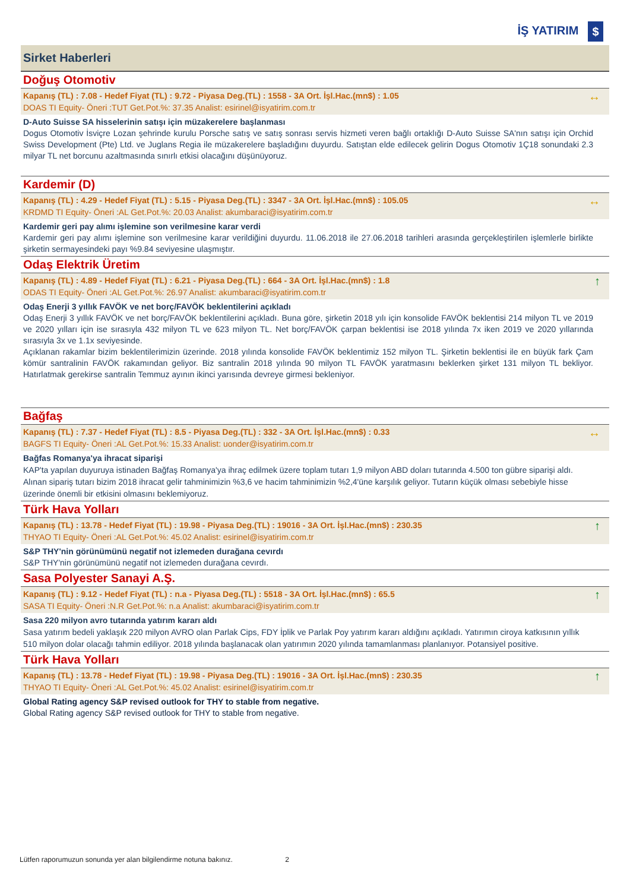İŞ YATIRIM $
Sirket Haberleri
Doğuş Otomotiv
Kapanış (TL) : 7.08 - Hedef Fiyat (TL) : 9.72 - Piyasa Deg.(TL) : 1558 - 3A Ort. İşl.Hac.(mn$) : 1.05
DOAS TI Equity- Öneri :TUT Get.Pot.%: 37.35 Analist: esirinel@isyatirim.com.tr
↔
D-Auto Suisse SA hisselerinin satışı için müzakerelere başlanması
Dogus Otomotiv İsviçre Lozan şehrinde kurulu Porsche satış ve satış sonrası servis hizmeti veren bağlı ortaklığı D-Auto Suisse SA'nın satışı için Orchid Swiss Development (Pte) Ltd. ve Juglans Regia ile müzakerelere başladığını duyurdu. Satıştan elde edilecek gelirin Dogus Otomotiv 1Ç18 sonundaki 2.3 milyar TL net borcunu azaltmasında sınırlı etkisi olacağını düşünüyoruz.
Kardemir (D)
Kapanış (TL) : 4.29 - Hedef Fiyat (TL) : 5.15 - Piyasa Deg.(TL) : 3347 - 3A Ort. İşl.Hac.(mn$) : 105.05
KRDMD TI Equity- Öneri :AL Get.Pot.%: 20.03 Analist: akumbaraci@isyatirim.com.tr
↔
Kardemir geri pay alımı işlemine son verilmesine karar verdi
Kardemir geri pay alımı işlemine son verilmesine karar verildiğini duyurdu. 11.06.2018 ile 27.06.2018 tarihleri arasında gerçekleştirilen işlemlerle birlikte şirketin sermayesindeki payı %9.84 seviyesine ulaşmıştır.
Odaş Elektrik Üretim
Kapanış (TL) : 4.89 - Hedef Fiyat (TL) : 6.21 - Piyasa Deg.(TL) : 664 - 3A Ort. İşl.Hac.(mn$) : 1.8
ODAS TI Equity- Öneri :AL Get.Pot.%: 26.97 Analist: akumbaraci@isyatirim.com.tr
↑
Odaş Enerji 3 yıllık FAVÖK ve net borç/FAVÖK beklentilerini açıkladı
Odaş Enerji 3 yıllık FAVÖK ve net borç/FAVÖK beklentilerini açıkladı. Buna göre, şirketin 2018 yılı için konsolide FAVÖK beklentisi 214 milyon TL ve 2019 ve 2020 yılları için ise sırasıyla 432 milyon TL ve 623 milyon TL. Net borç/FAVÖK çarpan beklentisi ise 2018 yılında 7x iken 2019 ve 2020 yıllarında sırasıyla 3x ve 1.1x seviyesinde.
Açıklanan rakamlar bizim beklentilerimizin üzerinde. 2018 yılında konsolide FAVÖK beklentimiz 152 milyon TL. Şirketin beklentisi ile en büyük fark Çam kömür santralinin FAVÖK rakamından geliyor. Biz santralin 2018 yılında 90 milyon TL FAVÖK yaratmasını beklerken şirket 131 milyon TL bekliyor. Hatırlatmak gerekirse santralin Temmuz ayının ikinci yarısında devreye girmesi bekleniyor.
Bağfaş
Kapanış (TL) : 7.37 - Hedef Fiyat (TL) : 8.5 - Piyasa Deg.(TL) : 332 - 3A Ort. İşl.Hac.(mn$) : 0.33
BAGFS TI Equity- Öneri :AL Get.Pot.%: 15.33 Analist: uonder@isyatirim.com.tr
↔
Bağfas Romanya'ya ihracat siparişi
KAP'ta yapılan duyuruya istinaden Bağfaş Romanya'ya ihraç edilmek üzere toplam tutarı 1,9 milyon ABD doları tutarında 4.500 ton gübre siparişi aldı. Alınan sipariş tutarı bizim 2018 ihracat gelir tahminimizin %3,6 ve hacim tahminimizin %2,4'üne karşılık geliyor. Tutarın küçük olması sebebiyle hisse üzerinde önemli bir etkisini olmasını beklemiyoruz.
Türk Hava Yolları
Kapanış (TL) : 13.78 - Hedef Fiyat (TL) : 19.98 - Piyasa Deg.(TL) : 19016 - 3A Ort. İşl.Hac.(mn$) : 230.35
THYAO TI Equity- Öneri :AL Get.Pot.%: 45.02 Analist: esirinel@isyatirim.com.tr
↑
S&P THY'nin görünümünü negatif not izlemeden durağana cevırdı
S&P THY'nin görünümünü negatif not izlemeden durağana cevırdı.
Sasa Polyester Sanayi A.Ş.
Kapanış (TL) : 9.12 - Hedef Fiyat (TL) : n.a - Piyasa Deg.(TL) : 5518 - 3A Ort. İşl.Hac.(mn$) : 65.5
SASA TI Equity- Öneri :N.R Get.Pot.%: n.a Analist: akumbaraci@isyatirim.com.tr
↑
Sasa 220 milyon avro tutarında yatırım kararı aldı
Sasa yatırım bedeli yaklaşık 220 milyon AVRO olan Parlak Cips, FDY İplik ve Parlak Poy yatırım kararı aldığını açıkladı. Yatırımın ciroya katkısının yıllık 510 milyon dolar olacağı tahmin ediliyor. 2018 yılında başlanacak olan yatırımın 2020 yılında tamamlanması planlanıyor. Potansiyel positive.
Türk Hava Yolları
Kapanış (TL) : 13.78 - Hedef Fiyat (TL) : 19.98 - Piyasa Deg.(TL) : 19016 - 3A Ort. İşl.Hac.(mn$) : 230.35
THYAO TI Equity- Öneri :AL Get.Pot.%: 45.02 Analist: esirinel@isyatirim.com.tr
↑
Global Rating agency S&P revised outlook for THY to stable from negative.
Global Rating agency S&P revised outlook for THY to stable from negative.
Lütfen raporumuzun sonunda yer alan bilgilendirme notuna bakınız. 2